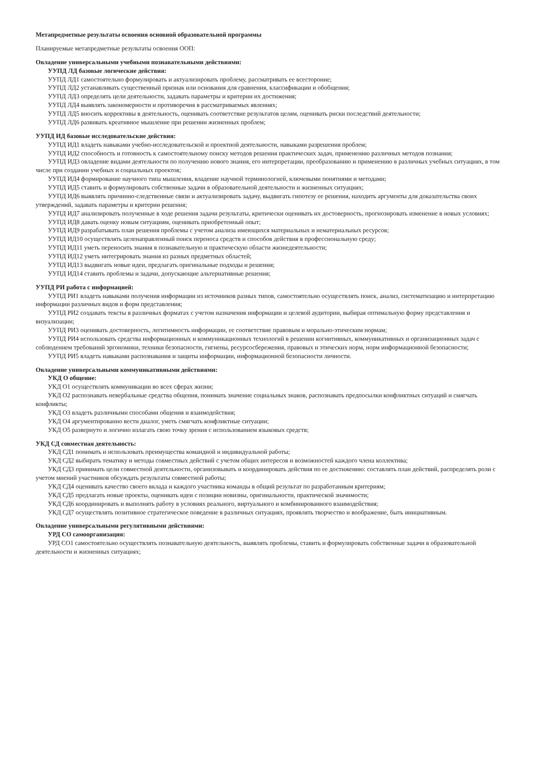Метапредметные результаты освоения основной образовательной программы
Планируемые метапредметные результаты освоения ООП:
Овладение универсальными учебными познавательными действиями:
УУПД ЛД базовые логические действия:
УУПД ЛД1 самостоятельно формулировать и актуализировать проблему, рассматривать ее всесторонне;
УУПД ЛД2 устанавливать существенный признак или основания для сравнения, классификации и обобщения;
УУПД ЛД3 определять цели деятельности, задавать параметры и критерии их достижения;
УУПД ЛД4 выявлять закономерности и противоречия в рассматриваемых явлениях;
УУПД ЛД5 вносить коррективы в деятельность, оценивать соответствие результатов целям, оценивать риски последствий деятельности;
УУПД ЛД6 развивать креативное мышление при решении жизненных проблем;
УУПД ИД базовые исследовательские действия:
УУПД ИД1 владеть навыками учебно-исследовательской и проектной деятельности, навыками разрешения проблем;
УУПД ИД2 способность и готовность к самостоятельному поиску методов решения практических задач, применению различных методов познания;
УУПД ИД3 овладение видами деятельности по получению нового знания, его интерпретации, преобразованию и применению в различных учебных ситуациях, в том числе при создании учебных и социальных проектов;
УУПД ИД4 формирование научного типа мышления, владение научной терминологией, ключевыми понятиями и методами;
УУПД ИД5 ставить и формулировать собственные задачи в образовательной деятельности и жизненных ситуациях;
УУПД ИД6 выявлять причинно-следственные связи и актуализировать задачу, выдвигать гипотезу ее решения, находить аргументы для доказательства своих утверждений, задавать параметры и критерии решения;
УУПД ИД7 анализировать полученные в ходе решения задачи результаты, критически оценивать их достоверность, прогнозировать изменение в новых условиях;
УУПД ИД8 давать оценку новым ситуациям, оценивать приобретенный опыт;
УУПД ИД9 разрабатывать план решения проблемы с учетом анализа имеющихся материальных и нематериальных ресурсов;
УУПД ИД10 осуществлять целенаправленный поиск переноса средств и способов действия в профессиональную среду;
УУПД ИД11 уметь переносить знания в познавательную и практическую области жизнедеятельности;
УУПД ИД12 уметь интегрировать знания из разных предметных областей;
УУПД ИД13 выдвигать новые идеи, предлагать оригинальные подходы и решения;
УУПД ИД14 ставить проблемы и задачи, допускающие альтернативные решения;
УУПД РИ работа с информацией:
УУПД РИ1 владеть навыками получения информации из источников разных типов, самостоятельно осуществлять поиск, анализ, систематизацию и интерпретацию информации различных видов и форм представления;
УУПД РИ2 создавать тексты в различных форматах с учетом назначения информации и целевой аудитории, выбирая оптимальную форму представления и визуализации;
УУПД РИ3 оценивать достоверность, легитимность информации, ее соответствие правовым и морально-этическим нормам;
УУПД РИ4 использовать средства информационных и коммуникационных технологий в решении когнитивных, коммуникативных и организационных задач с соблюдением требований эргономики, техники безопасности, гигиены, ресурсосбережения, правовых и этических норм, норм информационной безопасности;
УУПД РИ5 владеть навыками распознавания и защиты информации, информационной безопасности личности.
Овладение универсальными коммуникативными действиями:
УКД О общение:
УКД О1 осуществлять коммуникации во всех сферах жизни;
УКД О2 распознавать невербальные средства общения, понимать значение социальных знаков, распознавать предпосылки конфликтных ситуаций и смягчать конфликты;
УКД О3 владеть различными способами общения и взаимодействия;
УКД О4 аргументированно вести диалог, уметь смягчать конфликтные ситуации;
УКД О5 развернуто и логично излагать свою точку зрения с использованием языковых средств;
УКД СД совместная деятельность:
УКД СД1 понимать и использовать преимущества командной и индивидуальной работы;
УКД СД2 выбирать тематику и методы совместных действий с учетом общих интересов и возможностей каждого члена коллектива;
УКД СД3 принимать цели совместной деятельности, организовывать и координировать действия по ее достижению: составлять план действий, распределять роли с учетом мнений участников обсуждать результаты совместной работы;
УКД СД4 оценивать качество своего вклада и каждого участника команды в общий результат по разработанным критериям;
УКД СД5 предлагать новые проекты, оценивать идеи с позиции новизны, оригинальности, практической значимости;
УКД СД6 координировать и выполнять работу в условиях реального, виртуального и комбинированного взаимодействия;
УКД СД7 осуществлять позитивное стратегическое поведение в различных ситуациях, проявлять творчество и воображение, быть инициативным.
Овладение универсальными регулятивными действиями:
УРД СО самоорганизация:
УРД СО1 самостоятельно осуществлять познавательную деятельность, выявлять проблемы, ставить и формулировать собственные задачи в образовательной деятельности и жизненных ситуациях;